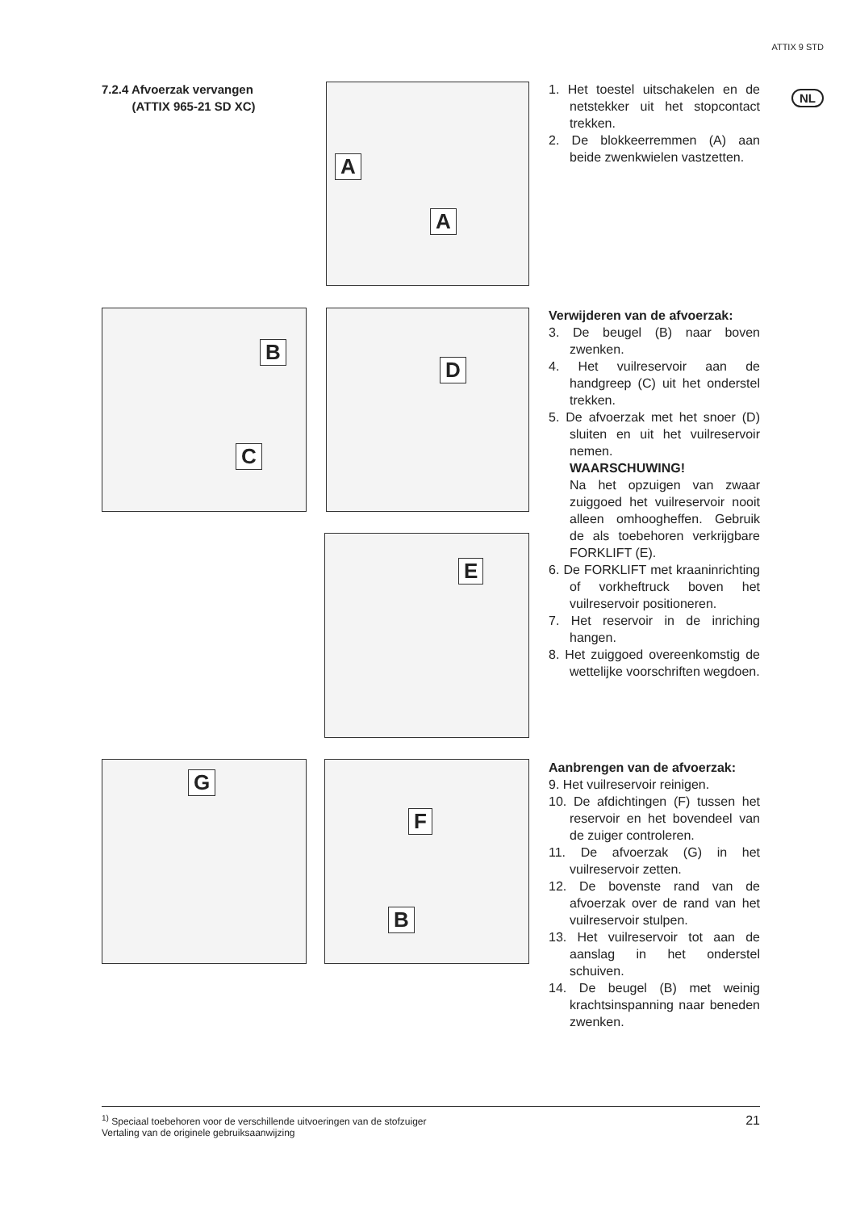ATTIX 9 STD
NL
7.2.4 Afvoerzak vervangen
(ATTIX 965-21 SD XC)
A
A
B
C
D
E
G F
B
1. Het toestel uitschakelen en de netstekker uit het stopcontact trekken.
2. De blokkeerremmen (A) aan beide zwenkwielen vastzetten.
Verwijderen van de afvoerzak:
3. De beugel (B) naar boven zwenken.
4. Het vuilreservoir aan de handgreep (C) uit het onderstel trekken.
5. De afvoerzak met het snoer (D) sluiten en uit het vuilreservoir nemen.
WAARSCHUWING!
Na het opzuigen van zwaar zuiggoed het vuilreservoir nooit alleen omhoogheffen. Gebruik de als toebehoren verkrijgbare FORKLIFT (E).
6. De FORKLIFT met kraaninrichting of vorkheftruck boven het vuilreservoir positioneren.
7. Het reservoir in de inriching hangen.
8. Het zuiggoed overeenkomstig de wettelijke voorschriften wegdoen.
Aanbrengen van de afvoerzak:
9. Het vuilreservoir reinigen.
10. De afdichtingen (F) tussen het reservoir en het bovendeel van de zuiger controleren.
11. De afvoerzak (G) in het vuilreservoir zetten.
12. De bovenste rand van de afvoerzak over de rand van het vuilreservoir stulpen.
13. Het vuilreservoir tot aan de aanslag in het onderstel schuiven.
14. De beugel (B) met weinig krachtsinspanning naar beneden zwenken.
<sup>1)</sup> Speciaal toebehoren voor de verschillende uitvoeringen van de stofzuiger
Vertaling van de originele gebruiksaanwijzing
21